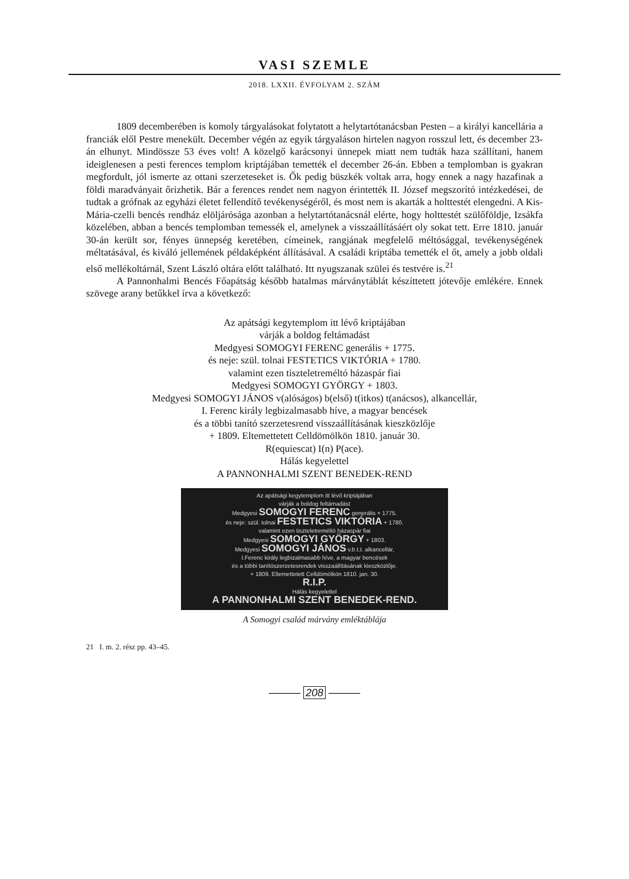VASI SZEMLE
2018. LXXII. ÉVFOLYAM 2. SZÁM
1809 decemberében is komoly tárgyalásokat folytatott a helytartótanácsban Pesten – a királyi kancellária a franciák elől Pestre menekült. December végén az egyik tárgyaláson hirtelen nagyon rosszul lett, és december 23-án elhunyt. Mindössze 53 éves volt! A közelgő karácsonyi ünnepek miatt nem tudták haza szállítani, hanem ideiglenesen a pesti ferences templom kriptájában temették el december 26-án. Ebben a templomban is gyakran megfordult, jól ismerte az ottani szerzeteseket is. Ők pedig büszkék voltak arra, hogy ennek a nagy hazafinak a földi maradványait őrizhetik. Bár a ferences rendet nem nagyon érintették II. József megszorító intézkedései, de tudtak a grófnak az egyházi életet fellendítő tevékenységéről, és most nem is akarták a holttestét elengedni. A Kis-Mária-czelli bencés rendház elöljárósága azonban a helytartótanácsnál elérte, hogy holttestét szülőföldje, Izsákfa közelében, abban a bencés templomban temessék el, amelynek a visszaállításáért oly sokat tett. Erre 1810. január 30-án került sor, fényes ünnepség keretében, címeinek, rangjának megfelelő méltósággal, tevékenységének méltatásával, és kiváló jellemének példaképként állításával. A családi kriptába temették el őt, amely a jobb oldali első mellékoltárnál, Szent László oltára előtt található. Itt nyugszanak szülei és testvére is.<sup>21</sup>
A Pannonhalmi Bencés Főapátság később hatalmas márványtáblát készíttetett jótevője emlékére. Ennek szövege arany betűkkel írva a következő:
Az apátsági kegytemplom itt lévő kriptájában
várják a boldog feltámadást
Medgyesi SOMOGYI FERENC generális + 1775.
és neje: szül. tolnai FESTETICS VIKTÓRIA + 1780.
valamint ezen tiszteletreméltó házaspár fiai
Medgyesi SOMOGYI GYÖRGY + 1803.
Medgyesi SOMOGYI JÁNOS v(alóságos) b(első) t(itkos) t(anácsos), alkancellár,
I. Ferenc király legbizalmasabb híve, a magyar bencések
és a többi tanító szerzetesrend visszaállításának kieszközlője
+ 1809. Eltemettetett Celldömölkön 1810. január 30.
R(equiescat) I(n) P(ace).
Hálás kegyelettel
A PANNONHALMI SZENT BENEDEK-REND
Az apátsági kegytemplom itt lévő kriptájában
várják a boldog feltámadást
Medgyesi SOMOGYI FERENC generális + 1775.
és neje: szül. tolnai FESTETICS VIKTÓRIA + 1780.
valamint ezen tiszteletreméltó házaspár fiai
Medgyesi SOMOGYI GYÖRGY + 1803.
Medgyesi SOMOGYI JÁNOS v.b.t.t. alkancellár,
I.Ferenc király legbizalmasabb híve, a magyar bencések
és a többi tanítószerzetesrendek visszaállításának kieszközlője.
+ 1809. Eltemettetett Celldömölkön 1810. jan. 30.
R.I.P.
Hálás kegyelettel
A PANNONHALMI SZENT BENEDEK-REND.
A Somogyi család márvány emléktáblája
21 I. m. 2. rész pp. 43–45.
——— 208 ———